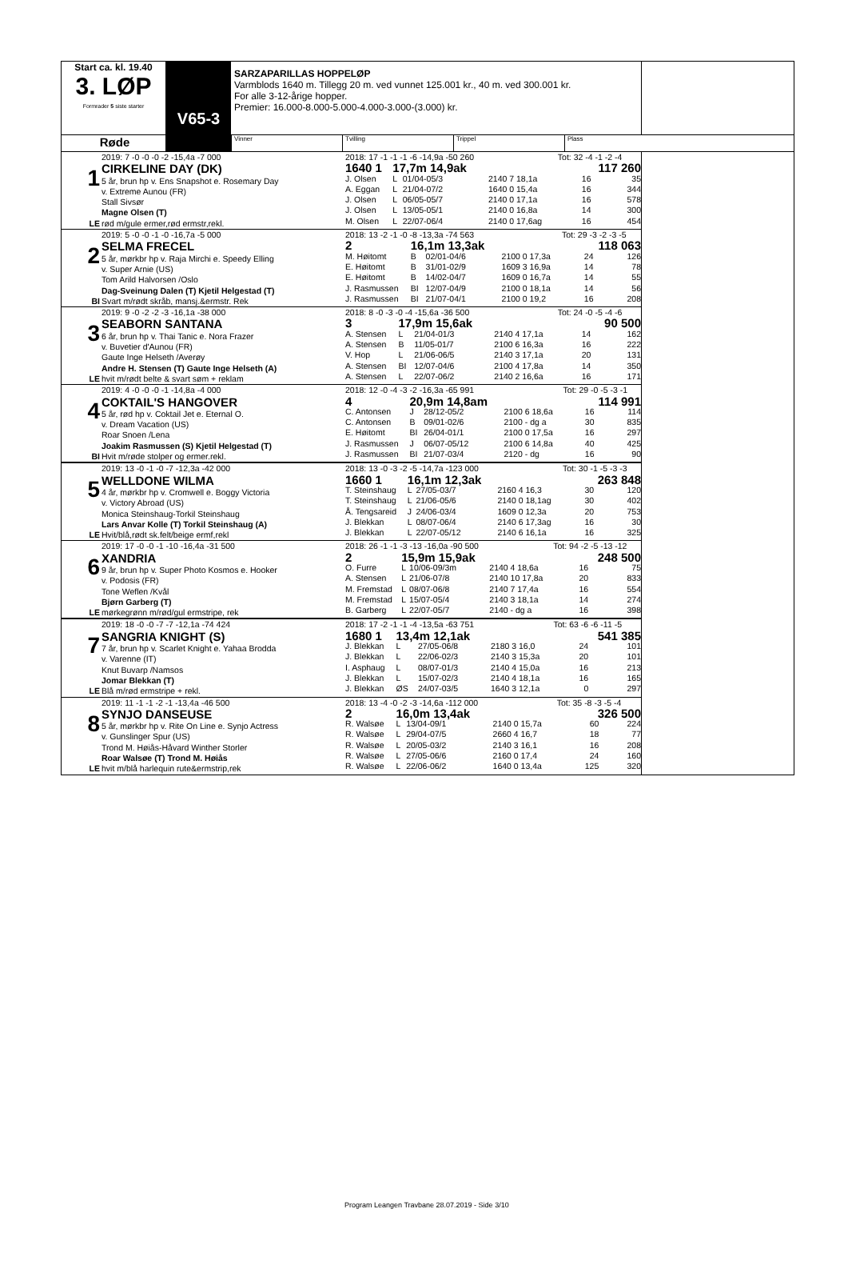Start ca. kl. 19.40
3. LØP
Formrader 5 siste starter
V65-3
SARZAPARILLAS HOPPELØP
Varmblods 1640 m. Tillegg 20 m. ved vunnet 125.001 kr., 40 m. ved 300.001 kr.
For alle 3-12-årige hopper.
Premier: 16.000-8.000-5.000-4.000-3.000-(3.000) kr.
Røde
Vinner Tvilling Trippel Plass
1
LE
2019: 7 -0 -0 -0 -2 -15,4a -7 000
CIRKELINE DAY (DK)
5 år, brun hp v. Ens Snapshot e. Rosemary Day
v. Extreme Aunou (FR)
Stall Sivsør
Magne Olsen (T)
rød m/gule ermer,rød ermstr,rekl.
| 2018: 17 -1 -1 -1 -6 -14,9a -50 260 | | | | Tot: 32 -4 -1 -2 -4 | | |
| 1640 1 | 17,7m 14,9ak | | 117 260 | | | |
| J. Olsen | L | 01/04-05/3 | 2140 7 18,1a | | 16 | 35 |
| A. Eggan | L | 21/04-07/2 | 1640 0 15,4a | | 16 | 344 |
| J. Olsen | L | 06/05-05/7 | 2140 0 17,1a | | 16 | 578 |
| J. Olsen | L | 13/05-05/1 | 2140 0 16,8a | | 14 | 300 |
| M. Olsen | L | 22/07-06/4 | 2140 0 17,6ag | | 16 | 454 |
2
BI
2019: 5 -0 -0 -1 -0 -16,7a -5 000
SELMA FRECEL
5 år, mørkbr hp v. Raja Mirchi e. Speedy Elling
v. Super Arnie (US)
Tom Arild Halvorsen /Oslo
Dag-Sveinung Dalen (T) Kjetil Helgestad (T)
Svart m/rødt skråb, mansj.&ermstr. Rek
| 2018: 13 -2 -1 -0 -8 -13,3a -74 563 | | | | Tot: 29 -3 -2 -3 -5 | | |
| 2 | 16,1m 13,3ak | | 118 063 | | | |
| M. Høitomt | B | 02/01-04/6 | 2100 0 17,3a | | 24 | 126 |
| E. Høitomt | B | 31/01-02/9 | 1609 3 16,9a | | 14 | 78 |
| E. Høitomt | B | 14/02-04/7 | 1609 0 16,7a | | 14 | 55 |
| J. Rasmussen | BI | 12/07-04/9 | 2100 0 18,1a | | 14 | 56 |
| J. Rasmussen | BI | 21/07-04/1 | 2100 0 19,2 | | 16 | 208 |
3
LE
2019: 9 -0 -2 -2 -3 -16,1a -38 000
SEABORN SANTANA
6 år, brun hp v. Thai Tanic e. Nora Frazer
v. Buvetier d'Aunou (FR)
Gaute Inge Helseth /Averøy
Andre H. Stensen (T) Gaute Inge Helseth (A)
hvit m/rødt belte & svart søm + reklam
| 2018: 8 -0 -3 -0 -4 -15,6a -36 500 | | | | Tot: 24 -0 -5 -4 -6 | | |
| 3 | 17,9m 15,6ak | | 90 500 | | | |
| A. Stensen | L | 21/04-01/3 | 2140 4 17,1a | | 14 | 162 |
| A. Stensen | B | 11/05-01/7 | 2100 6 16,3a | | 16 | 222 |
| V. Hop | L | 21/06-06/5 | 2140 3 17,1a | | 20 | 131 |
| A. Stensen | BI | 12/07-04/6 | 2100 4 17,8a | | 14 | 350 |
| A. Stensen | L | 22/07-06/2 | 2140 2 16,6a | | 16 | 171 |
4
BI
2019: 4 -0 -0 -0 -1 -14,8a -4 000
COKTAIL'S HANGOVER
5 år, rød hp v. Coktail Jet e. Eternal O.
v. Dream Vacation (US)
Roar Snoen /Lena
Joakim Rasmussen (S) Kjetil Helgestad (T)
Hvit m/røde stolper og ermer.rekl.
| 2018: 12 -0 -4 -3 -2 -16,3a -65 991 | | | | Tot: 29 -0 -5 -3 -1 | | |
| 4 | 20,9m 14,8am | | 114 991 | | | |
| C. Antonsen | J | 28/12-05/2 | 2100 6 18,6a | | 16 | 114 |
| C. Antonsen | B | 09/01-02/6 | 2100 - dg a | | 30 | 835 |
| E. Høitomt | BI | 26/04-01/1 | 2100 0 17,5a | | 16 | 297 |
| J. Rasmussen | J | 06/07-05/12 | 2100 6 14,8a | | 40 | 425 |
| J. Rasmussen | BI | 21/07-03/4 | 2120 - dg | | 16 | 90 |
5
LE
2019: 13 -0 -1 -0 -7 -12,3a -42 000
WELLDONE WILMA
4 år, mørkbr hp v. Cromwell e. Boggy Victoria
v. Victory Abroad (US)
Monica Steinshaug-Torkil Steinshaug
Lars Anvar Kolle (T) Torkil Steinshaug (A)
Hvit/blå,rødt sk.felt/beige ermf,rekl
| 2018: 13 -0 -3 -2 -5 -14,7a -123 000 | | | | Tot: 30 -1 -5 -3 -3 | | |
| 1660 1 | 16,1m 12,3ak | | 263 848 | | | |
| T. Steinshaug | L | 27/05-03/7 | 2160 4 16,3 | | 30 | 120 |
| T. Steinshaug | L | 21/06-05/6 | 2140 0 18,1ag | | 30 | 402 |
| Å. Tengsareid | J | 24/06-03/4 | 1609 0 12,3a | | 20 | 753 |
| J. Blekkan | L | 08/07-06/4 | 2140 6 17,3ag | | 16 | 30 |
| J. Blekkan | L | 22/07-05/12 | 2140 6 16,1a | | 16 | 325 |
6
LE
2019: 17 -0 -0 -1 -10 -16,4a -31 500
XANDRIA
9 år, brun hp v. Super Photo Kosmos e. Hooker
v. Podosis (FR)
Tone Weflen /Kvål
Bjørn Garberg (T)
mørkegrønn m/rød/gul ermstripe, rek
| 2018: 26 -1 -1 -3 -13 -16,0a -90 500 | | | | Tot: 94 -2 -5 -13 -12 | | |
| 2 | 15,9m 15,9ak | | 248 500 | | | |
| O. Furre | L | 10/06-09/3m | 2140 4 18,6a | | 16 | 75 |
| A. Stensen | L | 21/06-07/8 | 2140 10 17,8a | | 20 | 833 |
| M. Fremstad | L | 08/07-06/8 | 2140 7 17,4a | | 16 | 554 |
| M. Fremstad | L | 15/07-05/4 | 2140 3 18,1a | | 14 | 274 |
| B. Garberg | L | 22/07-05/7 | 2140 - dg a | | 16 | 398 |
7
LE
2019: 18 -0 -0 -7 -7 -12,1a -74 424
SANGRIA KNIGHT (S)
7 år, brun hp v. Scarlet Knight e. Yahaa Brodda
v. Varenne (IT)
Knut Buvarp /Namsos
Jomar Blekkan (T)
Blå m/rød ermstripe + rekl.
| 2018: 17 -2 -1 -1 -4 -13,5a -63 751 | | | | Tot: 63 -6 -6 -11 -5 | | |
| 1680 1 | 13,4m 12,1ak | | 541 385 | | | |
| J. Blekkan | L | 27/05-06/8 | 2180 3 16,0 | | 24 | 101 |
| J. Blekkan | L | 22/06-02/3 | 2140 3 15,3a | | 20 | 101 |
| I. Asphaug | L | 08/07-01/3 | 2140 4 15,0a | | 16 | 213 |
| J. Blekkan | L | 15/07-02/3 | 2140 4 18,1a | | 16 | 165 |
| J. Blekkan | ØS | 24/07-03/5 | 1640 3 12,1a | | 0 | 297 |
8
LE
2019: 11 -1 -1 -2 -1 -13,4a -46 500
SYNJO DANSEUSE
5 år, mørkbr hp v. Rite On Line e. Synjo Actress
v. Gunslinger Spur (US)
Trond M. Høiås-Håvard Winther Storler
Roar Walsøe (T) Trond M. Høiås
hvit m/blå harlequin rute&ermstrip,rek
| 2018: 13 -4 -0 -2 -3 -14,6a -112 000 | | | | Tot: 35 -8 -3 -5 -4 | | |
| 2 | 16,0m 13,4ak | | 326 500 | | | |
| R. Walsøe | L | 13/04-09/1 | 2140 0 15,7a | | 60 | 224 |
| R. Walsøe | L | 29/04-07/5 | 2660 4 16,7 | | 18 | 77 |
| R. Walsøe | L | 20/05-03/2 | 2140 3 16,1 | | 16 | 208 |
| R. Walsøe | L | 27/05-06/6 | 2160 0 17,4 | | 24 | 160 |
| R. Walsøe | L | 22/06-06/2 | 1640 0 13,4a | | 125 | 320 |
Program Leangen Travbane 28.07.2019 - Side 3/10